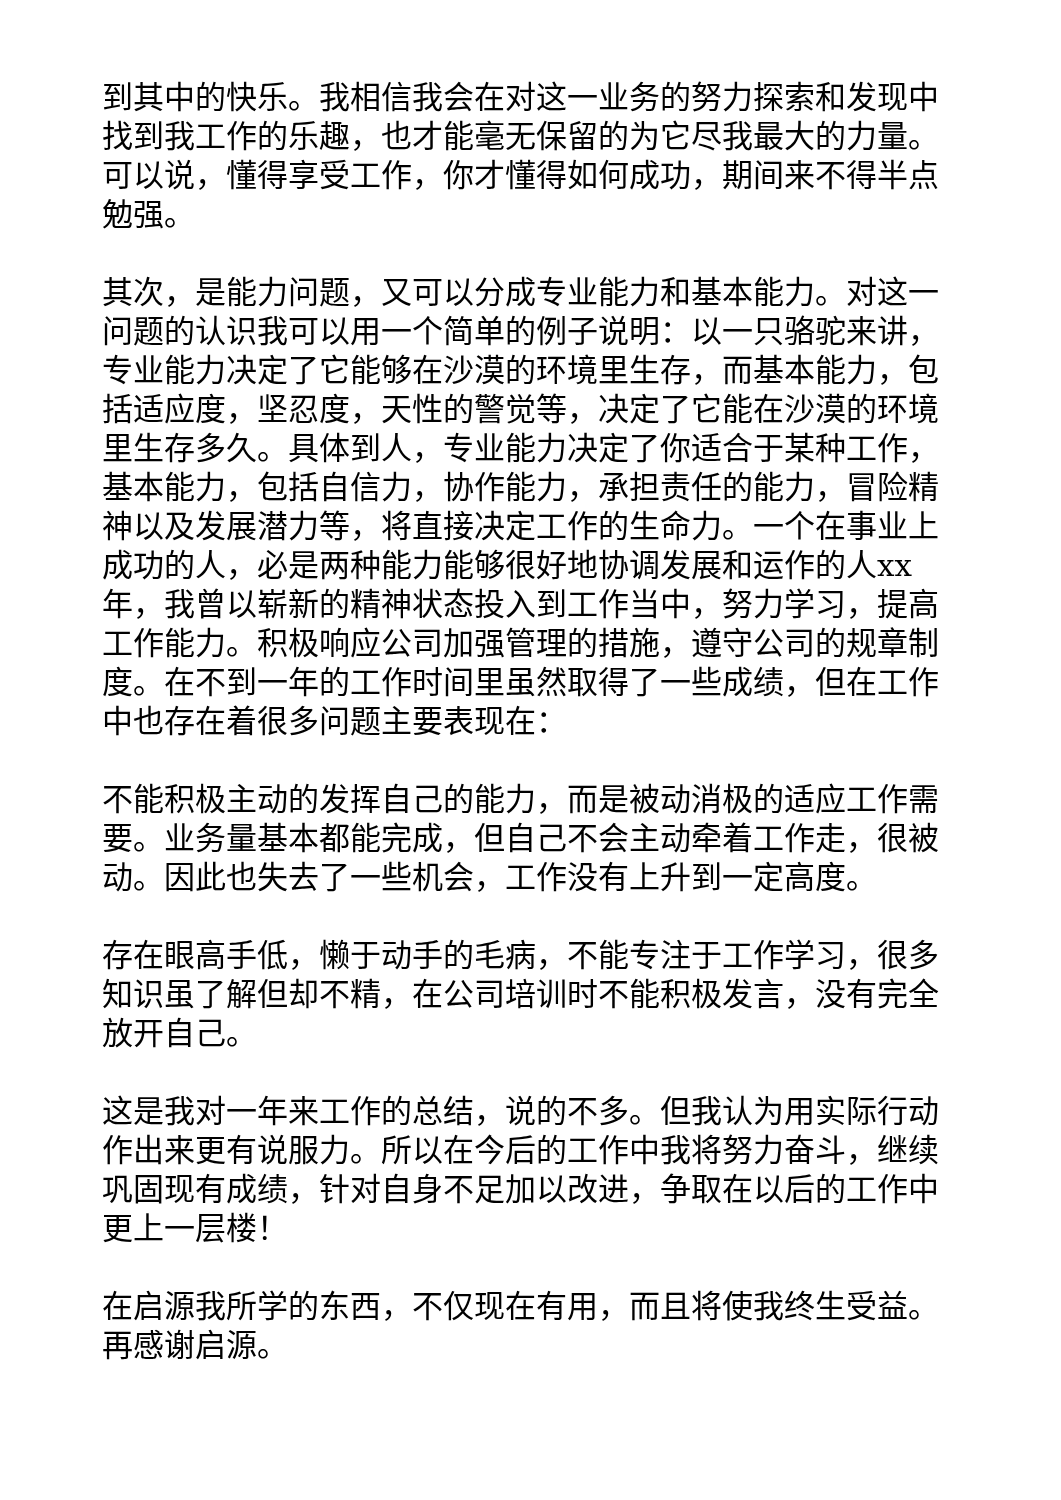到其中的快乐。我相信我会在对这一业务的努力探索和发现中找到我工作的乐趣，也才能毫无保留的为它尽我最大的力量。可以说，懂得享受工作，你才懂得如何成功，期间来不得半点勉强。
其次，是能力问题，又可以分成专业能力和基本能力。对这一问题的认识我可以用一个简单的例子说明：以一只骆驼来讲，专业能力决定了它能够在沙漠的环境里生存，而基本能力，包括适应度，坚忍度，天性的警觉等，决定了它能在沙漠的环境里生存多久。具体到人，专业能力决定了你适合于某种工作，基本能力，包括自信力，协作能力，承担责任的能力，冒险精神以及发展潜力等，将直接决定工作的生命力。一个在事业上成功的人，必是两种能力能够很好地协调发展和运作的人xx年，我曾以崭新的精神状态投入到工作当中，努力学习，提高工作能力。积极响应公司加强管理的措施，遵守公司的规章制度。在不到一年的工作时间里虽然取得了一些成绩，但在工作中也存在着很多问题主要表现在：
不能积极主动的发挥自己的能力，而是被动消极的适应工作需要。业务量基本都能完成，但自己不会主动牵着工作走，很被动。因此也失去了一些机会，工作没有上升到一定高度。
存在眼高手低，懒于动手的毛病，不能专注于工作学习，很多知识虽了解但却不精，在公司培训时不能积极发言，没有完全放开自己。
这是我对一年来工作的总结，说的不多。但我认为用实际行动作出来更有说服力。所以在今后的工作中我将努力奋斗，继续巩固现有成绩，针对自身不足加以改进，争取在以后的工作中更上一层楼！
在启源我所学的东西，不仅现在有用，而且将使我终生受益。再感谢启源。